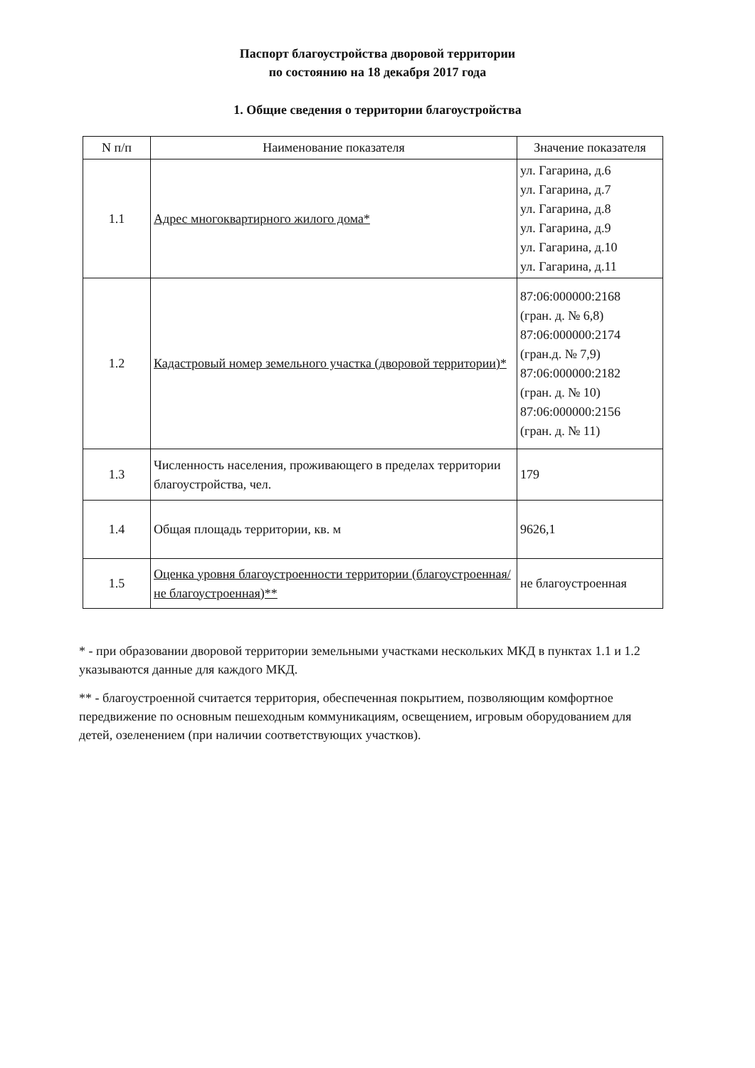Паспорт благоустройства дворовой территории
по состоянию на 18 декабря 2017 года
1. Общие сведения о территории благоустройства
| N п/п | Наименование показателя | Значение показателя |
| --- | --- | --- |
| 1.1 | Адрес многоквартирного жилого дома* | ул. Гагарина, д.6 ул. Гагарина, д.7 ул. Гагарина, д.8 ул. Гагарина, д.9 ул. Гагарина, д.10 ул. Гагарина, д.11 |
| 1.2 | Кадастровый номер земельного участка (дворовой территории)* | 87:06:000000:2168 (гран. д. № 6,8) 87:06:000000:2174 (гран.д. № 7,9) 87:06:000000:2182 (гран. д. № 10) 87:06:000000:2156 (гран. д. № 11) |
| 1.3 | Численность населения, проживающего в пределах территории благоустройства, чел. | 179 |
| 1.4 | Общая площадь территории, кв. м | 9626,1 |
| 1.5 | Оценка уровня благоустроенности территории (благоустроенная/ не благоустроенная)** | не благоустроенная |
* - при образовании дворовой территории земельными участками нескольких МКД в пунктах 1.1 и 1.2 указываются данные для каждого МКД.
** - благоустроенной считается территория, обеспеченная покрытием, позволяющим комфортное передвижение по основным пешеходным коммуникациям, освещением, игровым оборудованием для детей, озеленением (при наличии соответствующих участков).